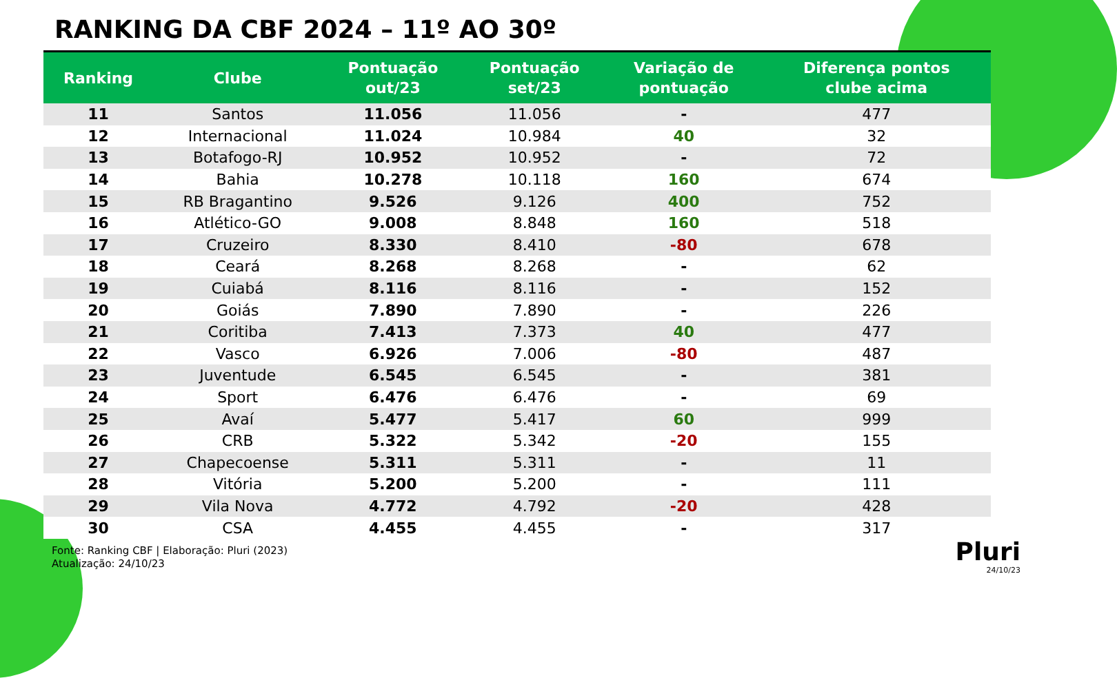RANKING DA CBF 2024 – 11º AO 30º
| Ranking | Clube | Pontuação out/23 | Pontuação set/23 | Variação de pontuação | Diferença pontos clube acima |
| --- | --- | --- | --- | --- | --- |
| 11 | Santos | 11.056 | 11.056 | - | 477 |
| 12 | Internacional | 11.024 | 10.984 | 40 | 32 |
| 13 | Botafogo-RJ | 10.952 | 10.952 | - | 72 |
| 14 | Bahia | 10.278 | 10.118 | 160 | 674 |
| 15 | RB Bragantino | 9.526 | 9.126 | 400 | 752 |
| 16 | Atlético-GO | 9.008 | 8.848 | 160 | 518 |
| 17 | Cruzeiro | 8.330 | 8.410 | -80 | 678 |
| 18 | Ceará | 8.268 | 8.268 | - | 62 |
| 19 | Cuiabá | 8.116 | 8.116 | - | 152 |
| 20 | Goiás | 7.890 | 7.890 | - | 226 |
| 21 | Coritiba | 7.413 | 7.373 | 40 | 477 |
| 22 | Vasco | 6.926 | 7.006 | -80 | 487 |
| 23 | Juventude | 6.545 | 6.545 | - | 381 |
| 24 | Sport | 6.476 | 6.476 | - | 69 |
| 25 | Avaí | 5.477 | 5.417 | 60 | 999 |
| 26 | CRB | 5.322 | 5.342 | -20 | 155 |
| 27 | Chapecoense | 5.311 | 5.311 | - | 11 |
| 28 | Vitória | 5.200 | 5.200 | - | 111 |
| 29 | Vila Nova | 4.772 | 4.792 | -20 | 428 |
| 30 | CSA | 4.455 | 4.455 | - | 317 |
Fonte: Ranking CBF | Elaboração: Pluri (2023)
Atualização: 24/10/23
Pluri
24/10/23